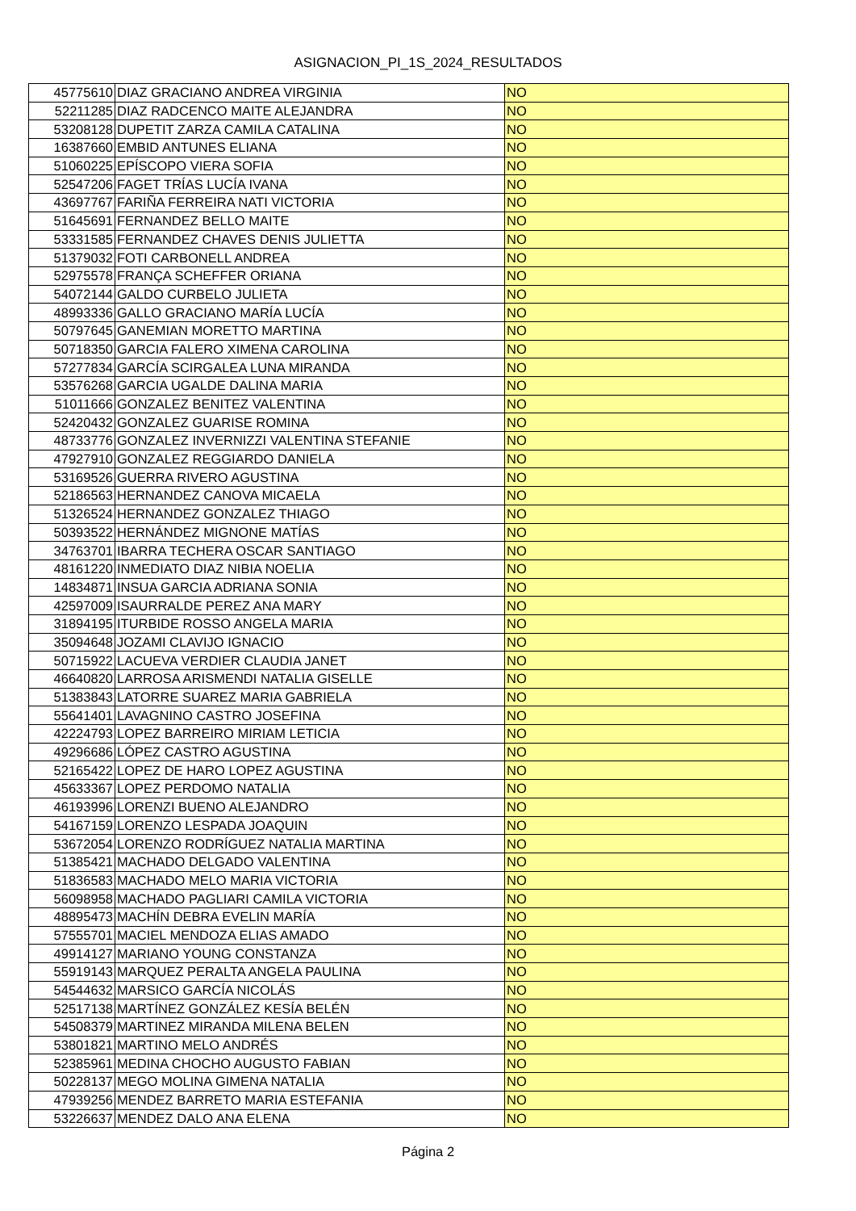ASIGNACION_PI_1S_2024_RESULTADOS
| 45775610 | DIAZ GRACIANO ANDREA VIRGINIA | NO |
| 52211285 | DIAZ RADCENCO MAITE ALEJANDRA | NO |
| 53208128 | DUPETIT ZARZA CAMILA CATALINA | NO |
| 16387660 | EMBID ANTUNES ELIANA | NO |
| 51060225 | EPÍSCOPO VIERA SOFIA | NO |
| 52547206 | FAGET TRÍAS LUCÍA IVANA | NO |
| 43697767 | FARIÑA FERREIRA NATI VICTORIA | NO |
| 51645691 | FERNANDEZ BELLO MAITE | NO |
| 53331585 | FERNANDEZ CHAVES DENIS JULIETTA | NO |
| 51379032 | FOTI CARBONELL ANDREA | NO |
| 52975578 | FRANÇA SCHEFFER ORIANA | NO |
| 54072144 | GALDO CURBELO JULIETA | NO |
| 48993336 | GALLO GRACIANO MARÍA LUCÍA | NO |
| 50797645 | GANEMIAN MORETTO MARTINA | NO |
| 50718350 | GARCIA FALERO XIMENA CAROLINA | NO |
| 57277834 | GARCÍA SCIRGALEA LUNA MIRANDA | NO |
| 53576268 | GARCIA UGALDE DALINA MARIA | NO |
| 51011666 | GONZALEZ BENITEZ VALENTINA | NO |
| 52420432 | GONZALEZ GUARISE ROMINA | NO |
| 48733776 | GONZALEZ INVERNIZZI VALENTINA STEFANIE | NO |
| 47927910 | GONZALEZ REGGIARDO DANIELA | NO |
| 53169526 | GUERRA RIVERO AGUSTINA | NO |
| 52186563 | HERNANDEZ CANOVA MICAELA | NO |
| 51326524 | HERNANDEZ GONZALEZ THIAGO | NO |
| 50393522 | HERNÁNDEZ MIGNONE MATÍAS | NO |
| 34763701 | IBARRA TECHERA OSCAR SANTIAGO | NO |
| 48161220 | INMEDIATO DIAZ NIBIA NOELIA | NO |
| 14834871 | INSUA GARCIA ADRIANA SONIA | NO |
| 42597009 | ISAURRALDE PEREZ ANA MARY | NO |
| 31894195 | ITURBIDE ROSSO ANGELA MARIA | NO |
| 35094648 | JOZAMI CLAVIJO IGNACIO | NO |
| 50715922 | LACUEVA VERDIER CLAUDIA JANET | NO |
| 46640820 | LARROSA ARISMENDI NATALIA GISELLE | NO |
| 51383843 | LATORRE SUAREZ MARIA GABRIELA | NO |
| 55641401 | LAVAGNINO CASTRO JOSEFINA | NO |
| 42224793 | LOPEZ BARREIRO MIRIAM LETICIA | NO |
| 49296686 | LÓPEZ CASTRO AGUSTINA | NO |
| 52165422 | LOPEZ DE HARO LOPEZ AGUSTINA | NO |
| 45633367 | LOPEZ PERDOMO NATALIA | NO |
| 46193996 | LORENZI BUENO ALEJANDRO | NO |
| 54167159 | LORENZO LESPADA JOAQUIN | NO |
| 53672054 | LORENZO RODRÍGUEZ NATALIA MARTINA | NO |
| 51385421 | MACHADO DELGADO VALENTINA | NO |
| 51836583 | MACHADO MELO MARIA VICTORIA | NO |
| 56098958 | MACHADO PAGLIARI CAMILA VICTORIA | NO |
| 48895473 | MACHÍN DEBRA EVELIN MARÍA | NO |
| 57555701 | MACIEL MENDOZA ELIAS AMADO | NO |
| 49914127 | MARIANO YOUNG CONSTANZA | NO |
| 55919143 | MARQUEZ PERALTA ANGELA PAULINA | NO |
| 54544632 | MARSICO GARCÍA NICOLÁS | NO |
| 52517138 | MARTÍNEZ GONZÁLEZ KESÍA BELÉN | NO |
| 54508379 | MARTINEZ MIRANDA MILENA BELEN | NO |
| 53801821 | MARTINO MELO ANDRÉS | NO |
| 52385961 | MEDINA CHOCHO AUGUSTO FABIAN | NO |
| 50228137 | MEGO MOLINA GIMENA NATALIA | NO |
| 47939256 | MENDEZ BARRETO MARIA ESTEFANIA | NO |
| 53226637 | MENDEZ DALO ANA ELENA | NO |
Página 2